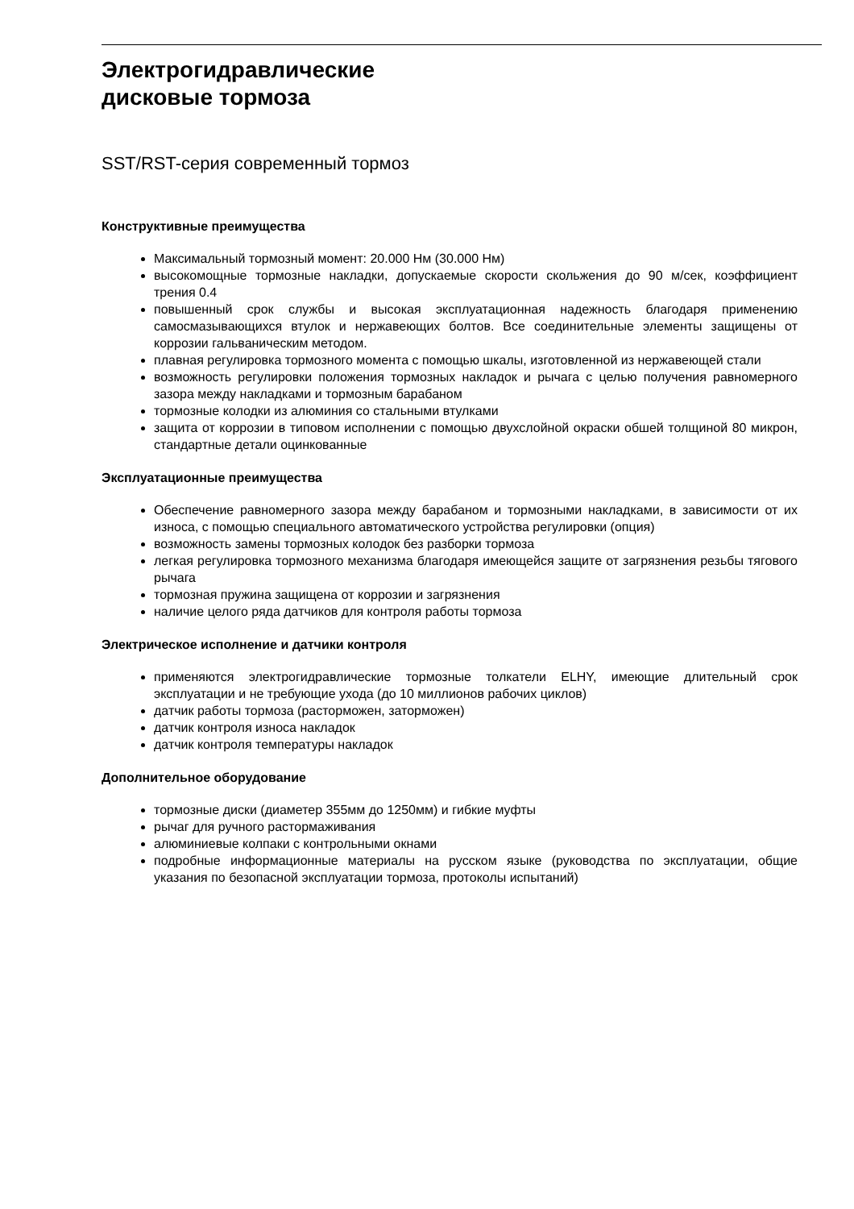Электрогидравлические
дисковые тормоза
SST/RST-серия современный тормоз
Конструктивные преимущества
Максимальный тормозный момент: 20.000 Нм (30.000 Нм)
высокомощные тормозные накладки, допускаемые скорости скольжения до 90 м/сек, коэффициент трения 0.4
повышенный срок службы и высокая эксплуатационная надежность благодаря применению самосмазывающихся втулок и нержавеющих болтов. Все соединительные элементы защищены от коррозии гальваническим методом.
плавная регулировка тормозного момента с помощью шкалы, изготовленной из нержавеющей стали
возможность регулировки положения тормозных накладок и рычага с целью получения равномерного зазора между накладками и тормозным барабаном
тормозные колодки из алюминия со стальными втулками
защита от коррозии в типовом исполнении с помощью двухслойной окраски обшей толщиной 80 микрон, стандартные детали оцинкованные
Эксплуатационные преимущества
Обеспечение равномерного зазора между барабаном и тормозными накладками, в зависимости от их износа, с помощью специального автоматического устройства регулировки (опция)
возможность замены тормозных колодок без разборки тормоза
легкая регулировка тормозного механизма благодаря имеющейся защите от загрязнения резьбы тягового рычага
тормозная пружина защищена от коррозии и загрязнения
наличие целого ряда датчиков для контроля работы тормоза
Электрическое исполнение и датчики контроля
применяются электрогидравлические тормозные толкатели ELHY, имеющие длительный срок эксплуатации и не требующие ухода (до 10 миллионов рабочих циклов)
датчик работы тормоза (расторможен, заторможен)
датчик контроля износа накладок
датчик контроля температуры накладок
Дополнительное оборудование
тормозные диски (диаметер 355мм до 1250мм) и гибкие муфты
рычаг для ручного растормаживания
алюминиевые колпаки с контрольными окнами
подробные информационные материалы на русском языке (руководства по эксплуатации, общие указания по безопасной эксплуатации тормоза, протоколы испытаний)